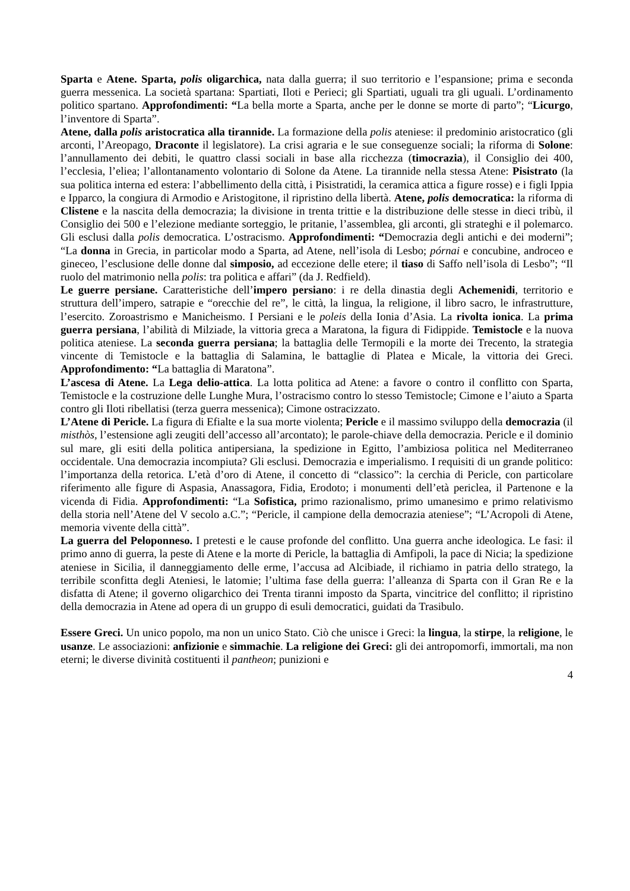Sparta e Atene. Sparta, polis oligarchica, nata dalla guerra; il suo territorio e l’espansione; prima e seconda guerra messenica. La società spartana: Spartiati, Iloti e Perieci; gli Spartiati, uguali tra gli uguali. L’ordinamento politico spartano. Approfondimenti: “La bella morte a Sparta, anche per le donne se morte di parto”; “Licurgo, l’inventore di Sparta”.
Atene, dalla polis aristocratica alla tirannide. La formazione della polis ateniese: il predominio aristocratico (gli arconti, l’Areopago, Draconte il legislatore). La crisi agraria e le sue conseguenze sociali; la riforma di Solone: l’annullamento dei debiti, le quattro classi sociali in base alla ricchezza (timocrazia), il Consiglio dei 400, l’ecclesia, l’eliea; l’allontanamento volontario di Solone da Atene. La tirannide nella stessa Atene: Pisistrato (la sua politica interna ed estera: l’abbellimento della città, i Pisistratidi, la ceramica attica a figure rosse) e i figli Ippia e Ipparco, la congiura di Armodio e Aristogitone, il ripristino della libertà. Atene, polis democratica: la riforma di Clistene e la nascita della democrazia; la divisione in trenta trittie e la distribuzione delle stesse in dieci tribù, il Consiglio dei 500 e l’elezione mediante sorteggio, le pritanie, l’assemblea, gli arconti, gli strateghi e il polemarco. Gli esclusi dalla polis democratica. L’ostracismo. Approfondimenti: “Democrazia degli antichi e dei moderni”; “La donna in Grecia, in particolar modo a Sparta, ad Atene, nell’isola di Lesbo; pórnai e concubine, androceo e gineceo, l’esclusione delle donne dal simposio, ad eccezione delle etere; il tiaso di Saffo nell’isola di Lesbo”; “Il ruolo del matrimonio nella polis: tra politica e affari” (da J. Redfield).
Le guerre persiane. Caratteristiche dell’impero persiano: i re della dinastia degli Achemenidi, territorio e struttura dell’impero, satrapie e “orecchie del re”, le città, la lingua, la religione, il libro sacro, le infrastrutture, l’esercito. Zoroastrismo e Manicheismo. I Persiani e le poleis della Ionia d’Asia. La rivolta ionica. La prima guerra persiana, l’abilità di Milziade, la vittoria greca a Maratona, la figura di Fidippide. Temistocle e la nuova politica ateniese. La seconda guerra persiana; la battaglia delle Termopili e la morte dei Trecento, la strategia vincente di Temistocle e la battaglia di Salamina, le battaglie di Platea e Micale, la vittoria dei Greci. Approfondimento: “La battaglia di Maratona”.
L’ascesa di Atene. La Lega delio-attica. La lotta politica ad Atene: a favore o contro il conflitto con Sparta, Temistocle e la costruzione delle Lunghe Mura, l’ostracismo contro lo stesso Temistocle; Cimone e l’aiuto a Sparta contro gli Iloti ribellatisi (terza guerra messenica); Cimone ostracizzato.
L’Atene di Pericle. La figura di Efialte e la sua morte violenta; Pericle e il massimo sviluppo della democrazia (il misthòs, l’estensione agli zeugiti dell’accesso all’arcontato); le parole-chiave della democrazia. Pericle e il dominio sul mare, gli esiti della politica antipersiana, la spedizione in Egitto, l’ambiziosa politica nel Mediterraneo occidentale. Una democrazia incompiuta? Gli esclusi. Democrazia e imperialismo. I requisiti di un grande politico: l’importanza della retorica. L’età d’oro di Atene, il concetto di “classico”: la cerchia di Pericle, con particolare riferimento alle figure di Aspasia, Anassagora, Fidia, Erodoto; i monumenti dell’età periclea, il Partenone e la vicenda di Fidia. Approfondimenti: “La Sofistica, primo razionalismo, primo umanesimo e primo relativismo della storia nell’Atene del V secolo a.C.”; “Pericle, il campione della democrazia ateniese”; “L’Acropoli di Atene, memoria vivente della città”.
La guerra del Peloponneso. I pretesti e le cause profonde del conflitto. Una guerra anche ideologica. Le fasi: il primo anno di guerra, la peste di Atene e la morte di Pericle, la battaglia di Amfipoli, la pace di Nicia; la spedizione ateniese in Sicilia, il danneggiamento delle erme, l’accusa ad Alcibiade, il richiamo in patria dello stratego, la terribile sconfitta degli Ateniesi, le latomie; l’ultima fase della guerra: l’alleanza di Sparta con il Gran Re e la disfatta di Atene; il governo oligarchico dei Trenta tiranni imposto da Sparta, vincitrice del conflitto; il ripristino della democrazia in Atene ad opera di un gruppo di esuli democratici, guidati da Trasibulo.
Essere Greci. Un unico popolo, ma non un unico Stato. Ciò che unisce i Greci: la lingua, la stirpe, la religione, le usanze. Le associazioni: anfizionie e simmachie. La religione dei Greci: gli dei antropomorfi, immortali, ma non eterni; le diverse divinità costituenti il pantheon; punizioni e
4